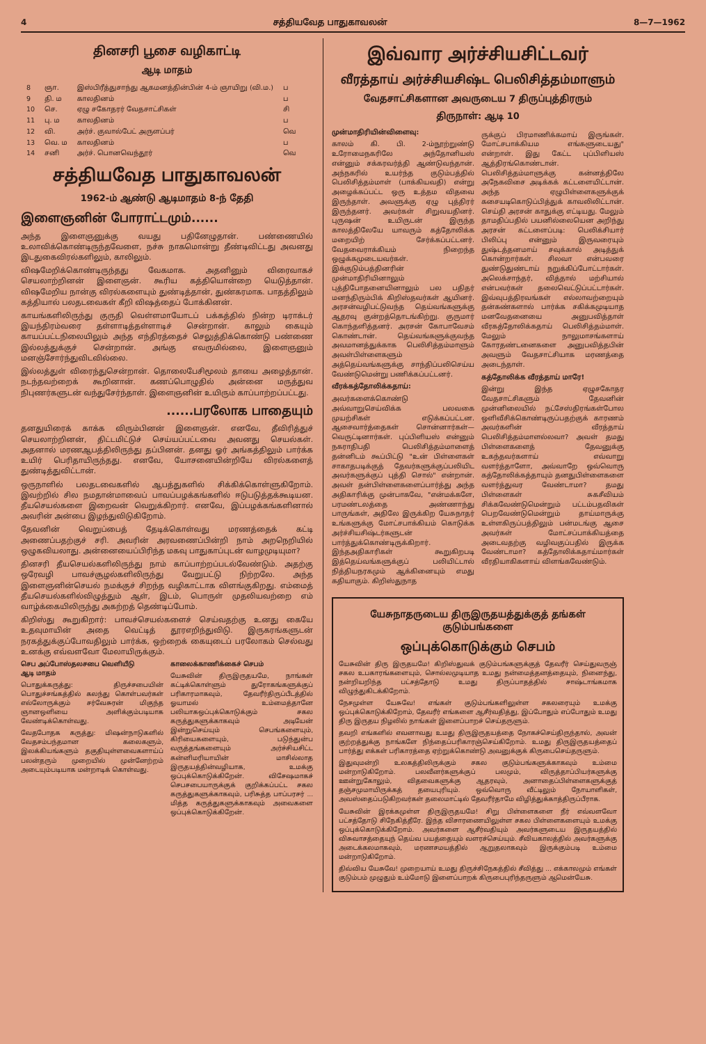4 சத்தியவேத பாதுகாவலன் 8—7—1962
தினசரி பூசை வழிகாட்டி
ஆடி மாதம்
| 8 | ஞா. | இஸ்பிரீத்துசாந்து ஆகமனத்தின்பின் 4-ம் ஞாயிறு (வி.ம.) | ப |
| 9 | தி. ம | காலதினம் | ப |
| 10 | செ. | ஏழு சகோதரர் வேதசாட்சிகள் | சி |
| 11 | பு. ம | காலதினம் | ப |
| 12 | வி. | அர்ச். குவால்பேட் அருளப்பர் | வெ |
| 13 | வெ. ம | காலதினம் | ப |
| 14 | சனி | அர்ச். பொனவெந்தூர் | வெ |
சத்தியவேத பாதுகாவலன்
1962-ம் ஆண்டு ஆடிமாதம் 8-ந் தேதி
இளைஞனின் போராட்டமும்......
அந்த இளைஞனுக்கு வயது பதினேழுதான். பண்ணையில் உலாவிக்கொண்டிருந்தவேளை, நச்சு நாகமொன்று தீண்டிவிட்டது அவனது இடதுகைவிரல்களிலும், காலிலும்.
விஷமேறிக்கொண்டிருந்தது வேகமாக. அதனினும் விரைவாகச் செயலாற்றினன் இளைஞன். கூரிய கத்தியொன்றை யெடுத்தான். விஷமேறிய நான்கு விரல்களையும் துண்டித்தான், துண்கரமாக. பாதத்திலும் கத்தியால் பலதடவைகள் கீறி விஷத்தைப் போக்கினன்.
காயங்களிலிருந்து குருதி வெள்ளமாயோடப் பக்கத்தில் நின்ற டிராக்டர் இயந்திரம்வரை தள்ளாடித்தள்ளாடிச் சென்றான். காலும் கையும் காயப்பட்டநிலையிலும் அந்த எந்திரத்தைச் செலுத்திக்கொண்டு பண்ணை இல்லத்துக்குச் சென்றான். அங்கு எவருமில்லை, இளைஞனும் மனஞ்சோர்ந்துவிடவில்லை.
இல்லத்துள் விரைந்துசென்றான். தொலைபேசிமூலம் தாயை அழைத்தான். நடந்தவற்றைக் கூறினான். கணப்பொழுதில் அன்னை மருத்துவ நிபுணர்களுடன் வந்துசேர்ந்தாள். இளைஞனின் உயிரும் காப்பாற்றப்பட்டது.
......பரலோக பாதையும்
தனதுயிரைக் காக்க விரும்பினன் இளைஞன். எனவே, தீவிரித்துச் செயலாற்றினன், திட்டமிட்டுச் செய்யப்பட்டவை அவனது செயல்கள். அதனால் மரணஆபத்திலிருந்து தப்பினன். தனது ஓர் அங்கத்திலும் பார்க்க உயிர் பெரிதாயிருந்தது. எனவே, யோசனையின்றியே விரல்களைத் துண்டித்துவிட்டான்.
ஒருநாளில் பலதடவைகளில் ஆபத்துகளில் சிக்கிக்கொள்ளுகிறோம். இவற்றில் சில நமதான்மாவைப் பாவப்பழக்கங்களில் ஈடுபடுத்தக்கூடியன. தீயசெயல்களை இறைவன் வெறுக்கிறார். எனவே, இப்பழக்கங்களினால் அவரின் அன்பை இழந்துவிடுகிறோம்.
தேவனின் வெறுப்பைத் தேடிக்கொள்வது மரணத்தைக் கட்டி அணைப்பதற்குச் சரி. அவரின் அரவணைப்பின்றி நாம் அறநெறியில் ஒழுகவியலாது. அன்னையைப்பிரிந்த மகவு பாதுகாப்புடன் வாழமுடியுமா?
தினசரி தீயசெயல்களிலிருந்து நாம் காப்பாற்றப்படல்வேண்டும். அதற்கு ஒரேவழி பாவச்சூழல்களிலிருந்து வேறுபட்டு நிற்றலே. அந்த இளைஞனின்செயல் நமக்குச் சிறந்த வழிகாட்டாக விளங்குகிறது. எம்மைத் தீயசெயல்களில்விழுத்தும் ஆள், இடம், பொருள் முதலியவற்றை எம் வாழ்க்கையிலிருந்து அகற்றத் தெண்டிப்போம்.
கிறிஸ்து கூறுகிறார்: பாவச்செயல்களைச் செய்வதற்கு உனது கையே உதவுமாயின் அதை வெட்டித் தூரஎறிந்துவிடு. இருகரங்களுடன் நரகத்துக்குப்போவதிலும் பார்க்க, ஒற்றைக் கையுடைப் பரலோகம் செல்வது உனக்கு எவ்வளவோ மேலாயிருக்கும்.
செப அப்போஸ்தலசபை வெளியீடு
ஆடி மாதம்
பொதுக்கருத்து: திருச்சபையின் பொதுச்சங்கத்தில் கலந்து கொள்பவர்கள் எல்லோருக்கும் சர்வேசுரன் மிகுந்த ஞானஒளியை அளிக்கும்படியாக வேண்டிக்கொள்வது.
வேதபோதக கருத்து: மிஷன்நாடுகளில் வேதசம்பந்தமான கலைகளும், இலக்கியங்களும் தகுதியுள்ளவைகளாய்ப் பலன்தரும் முறையில் முன்னேற்றம் அடையும்படியாக மன்றாடிக் கொள்வது.
காலைக்காணிக்கைச் செபம்
யேசுவின் திருஇருதயமே, நாங்கள் கட்டிக்கொள்ளும் துரோகங்களுக்குப் பரிகாரமாகவும், தேவரீர்திருப்பீடத்தில் ஓயாமல் உம்மைத்தானே பலியாகஒப்புக்கொடுக்கும் சகல கருத்துகளுக்காகவும் அடியேன் இன்றுசெய்யும் செபங்களையும், கிரியைகளையும், படுந்துன்ப வருத்தங்களையும் அர்ச்சியசிட்ட கன்னிமரியாயின் மாசில்லாத இருதயத்தின்வழியாக, உமக்கு ஒப்புக்கொடுக்கிறேன். விசேஷமாகச் செபசபையாருக்குக் குறிக்கப்பட்ட சகல கருத்துகளுக்காகவும், பரிசுத்த பாப்பரசர் ... மித்த கருத்துகளுக்காகவும் அவைகளை ஒப்புக்கொடுக்கிறேன்.
இவ்வார அர்ச்சியசிட்டவர்
வீரத்தாய் அர்ச்சியசிஷ்ட பெலிசித்தம்மாளும்
வேதசாட்சிகளான அவருடைய 7 திருப்புத்திரரும்
திருநாள்: ஆடி 10
முன்மாதிரியின்விளைவு:
காலம் கி. பி. 2-ம்நூற்றுண்டு உரோமைநகரிலே அந்தோனியஸ் என்னும் சக்கரவர்த்தி ஆண்டுவந்தான். அந்நகரில் உயர்ந்த குடும்பத்தில் பெலிசித்தம்மாள் (பாக்கியவதி) என்று அழைக்கப்பட்ட ஒரு உத்தம விதவை இருந்தாள். அவளுக்கு ஏழு புத்திரர் இருந்தனர். அவர்கள் சிறுவயதினர். புருஷன் உயிருடன் இருந்த காலத்திலேயே யாவரும் கத்தோலிக்க மறையிற் சேர்க்கப்பட்டனர். வேதவைராக்கியம் நிறைந்த ஒழுக்கமுடையவர்கள். இக்குடும்பத்தினரின் முன்மாதிரியினாலும் புத்திபோதனையினாலும் பல பதிதர் மனந்திரும்பிக் கிறிஸ்தவர்கள் ஆயினர். அரசன்வழிபட்டுவந்த தெய்வங்களுக்கு ஆதரவு குன்றத்தொடங்கிற்று. குருமார் கொந்தளித்தனர். அரசன் கோபாவேசம் கொண்டான். தெய்வங்களுக்குவந்த அவமானத்துக்காக பெலிசித்தம்மாளும் அவள்பிள்ளைகளும் அத்தெய்வங்களுக்கு சாந்திப்பலிசெய்ய வேண்டுமென்று பணிக்கப்பட்டனர்.
வீரக்கத்தோலிக்கதாய்:
அவர்களைக்கொண்டு அவ்வாறுசெய்விக்க பலவகை முயற்சிகள் எடுக்கப்பட்டன. ஆசைவார்த்தைகள் சொன்னார்கள்—வெருட்டினார்கள். புப்பிளியஸ் என்னும் நகராதிபதி பெலிசித்தம்மாளைத் தன்னிடம் கூப்பிட்டு "உன் பிள்ளைகள் சாகாதபடிக்குத் தேவர்களுக்குப்பலியிட அவர்களுக்குப் புத்தி சொல்" என்றான். அவள் தன்பிள்ளைகளைப்பார்த்து அந்த அதிகாரிக்கு முன்பாகவே, "என்மக்களே, பரமண்டலத்தை அண்ணாந்து பாருங்கள், அதிலே இருக்கிற யேசுநாதர் உங்களுக்கு மோட்சபாக்கியம் கொடுக்க அர்ச்சியசிஷ்டர்களுடன் பார்த்துக்கொண்டிருக்கிறார். இந்தஅதிகாரிகள் கூறுகிறபடி இத்தெய்வங்களுக்குப் பலியிட்டால் நித்தியநரகமும் ஆக்கினையும் எமது கதியாகும். கிறிஸ்துநாத
ருக்குப் பிரமாணிக்கமாய் இருங்கள். மோட்சபாக்கியம எங்களுடையது" என்றாள். இது கேட்ட புப்பிளியஸ் ஆத்திரங்கொண்டான். பெலிசித்தம்மாளுக்கு கன்னத்திலே அநேகவிசை அடிக்கக் கட்டளையிட்டான். அந்த ஏழுபிள்ளைகளுக்குக் கசையடிகொடுப்பித்துக் காவலிலிட்டான். செய்தி அரசன் காதுக்கு எட்டியது. மேலும் தாமதிப்பதில் பயனில்லையென அறிந்து அரசன் கட்டளைப்படி: பெலிக்சியார் பிலிப்பு என்னும் இருவரையும் துஷ்டத்தனமாய் சவுக்கால் அடித்துக் கொன்றார்கள். சிலவா என்பவரை துண்டுதுண்டாய் நறுக்கிப்போட்டார்கள். அலெக்சாந்தர், வித்தால் மற்சியால் என்பவர்கள் தலைவெட்டுப்பட்டார்கள். இவ்வுபத்திரவங்கள் எல்லாவற்றையும் தன்கண்களால் பார்க்க சகிக்கமுடியாத மனவேதனையை அனுபவித்தாள் வீரகத்தோலிக்கதாய் பெலிசித்தம்மாள். மேலும் நாலுமாசங்களாய் கோரதண்டனைகளை அனுபவித்தபின் அவளும் வேதசாட்சியாக மரணத்தை அடைந்தாள்.
கத்தோலிக்க வீரத்தாய் மாரே!
இன்று இந்த ஏழுசகோதர வேதசாட்சிகளும் தேவனின் முன்னிலையில் நட்சேஸ்திரங்கள்போல ஒளிவீசிக்கொண்டிருப்பதற்குக் காரணம் அவர்களின் வீரத்தாய் பெலிசித்தம்மாளல்லவா? அவள் தமது பிள்ளைகளைத் தேவனுக்கு உகந்தவர்களாய் எவ்வாறு வளர்த்தாளோ, அவ்வாறே ஒவ்வொரு கத்தோலிக்கத்தாயும் தனதுபிள்ளைகளை வளர்த்துவர வேண்டாமா? தமது பிள்ளைகள் சுகசீவியம் சிக்கவேண்டுமென்றும் பட்டம்பதவிகள் பெறவேண்டுமென்றும் தாய்மாருக்கு உள்ளகிருப்பத்திலும் பன்மடங்கு ஆசை அவர்கள் மோட்சப்பாக்கியத்தை அடைவதற்கு வழிவகுப்பதில் இருக்க வேண்டாமா? கத்தோலிக்கதாய்மார்கள் வீரதியாகிகளாய் விளங்கவேண்டும்.
யேசுநாதருடைய திருஇருதயத்துக்குத் தங்கள் குடும்பங்களை
ஒப்புக்கொடுக்கும் செபம்
யேசுவின் திரு இருதயமே! கிறிஸ்துவக் குடும்பங்களுக்குத் தேவரீர் செய்துவருஞ் சகல உபகாரங்களையும், சொல்லமுடியாத உமது நன்மைத்தனத்தையும், நினைந்து, நன்றியறிந்த பட்சத்தோடு உமது திருப்பாதத்தில் சாஷ்டாங்கமாக விழுந்துகிடக்கிறோம்.
நேசமுள்ள யேசுவே! எங்கள் குடும்பங்களிலுள்ள சகலரையும் உமக்கு ஒப்புக்கொடுக்கிறோம், தேவரீர் எங்களை ஆசீர்வதித்து, இப்போதும் எப்போதும் உமது திரு இருதய நிழலில் நாங்கள் இளைப்பாறச் செய்தருளும்.
தவறி எங்களில் எவனாவது உமது திருஇருதயத்தை நோகச்செய்திருந்தால், அவன் குற்றத்துக்கு நாங்களே நிந்தைப்பரிகாரஞ்செய்கிறோம். உமது திருஇருதயத்தைப் பார்த்து எக்கள் பரிகாரத்தை ஏற்றுக்கொண்டு அவனுக்குக் கிருபைசெய்தருளும்.
இதுவுமன்றி உலகத்திலிருக்கும் சகல குடும்பங்களுக்காகவும் உம்மை மன்றாடுகிறோம். பலவீனர்களுக்குப் பலமும், விருத்தாப்பியர்களுக்கு ஊன்றுகோலும், விதவைகளுக்கு ஆதரவும், அனாதைப்பிள்ளைகளுக்குத் தஞ்சமுமாயிருக்கத் தயைபுரியும். ஒவ்வொரு வீட்டிலும் நோயாளிகள், அவஸ்தைப்படுகிறவர்கள் தலைமாட்டில் தேவரீர்தாமே விழித்துக்காத்திருப்பீராக.
யேசுவின் இரக்கமுள்ள திருஇருதயமே! சிறு பிள்ளைகளை நீர் எவ்வளவோ பட்சத்தோடு சிநேகித்தீரே. இந்த விசாரணையிலுள்ள சகல பிள்ளைகளையும் உமக்கு ஒப்புக்கொடுக்கிறோம். அவர்களை ஆசீர்வதியும் அவர்களுடைய இருதயத்தில் விசுவாசத்தையுந் தெய்வ பயத்தையும் வளரச்செய்யும். சீவியகாலத்தில் அவர்களுக்கு அடைக்கலமாகவும், மரணசமயத்தில் ஆறுதலாகவும் இருக்கும்படி உம்மை மன்றாடுகிறோம்.
திவ்விய யேசுவே! முறையாய் உமது திருச்சிநேகத்தில் சீவித்து ... எக்காலமும் எங்கள் குடும்பம் முழுதும் உம்மோடு இளைப்பாறக் கிருபைபுரிந்தருளும் ஆமென்யேசு.